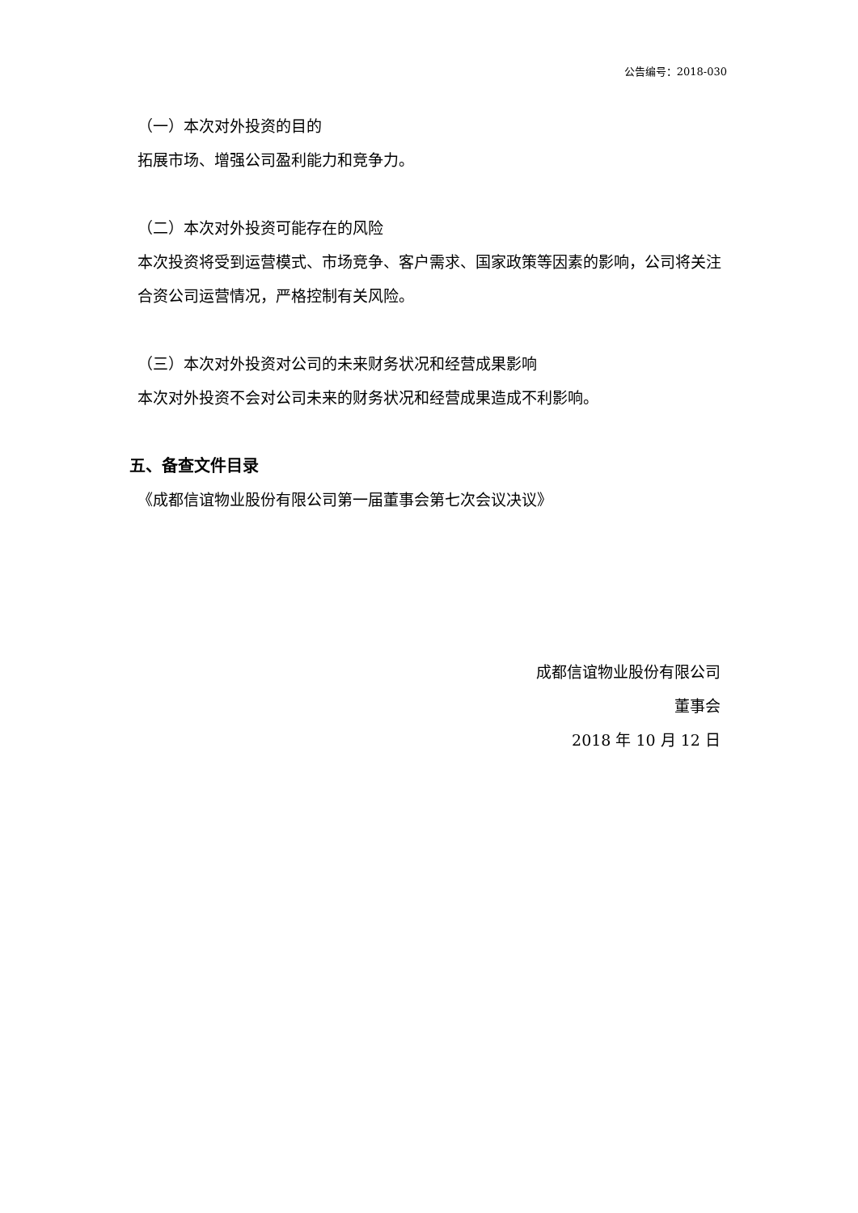公告编号：2018-030
（一）本次对外投资的目的
拓展市场、增强公司盈利能力和竞争力。
（二）本次对外投资可能存在的风险
本次投资将受到运营模式、市场竞争、客户需求、国家政策等因素的影响，公司将关注合资公司运营情况，严格控制有关风险。
（三）本次对外投资对公司的未来财务状况和经营成果影响
本次对外投资不会对公司未来的财务状况和经营成果造成不利影响。
五、备查文件目录
《成都信谊物业股份有限公司第一届董事会第七次会议决议》
成都信谊物业股份有限公司
董事会
2018 年 10 月 12 日